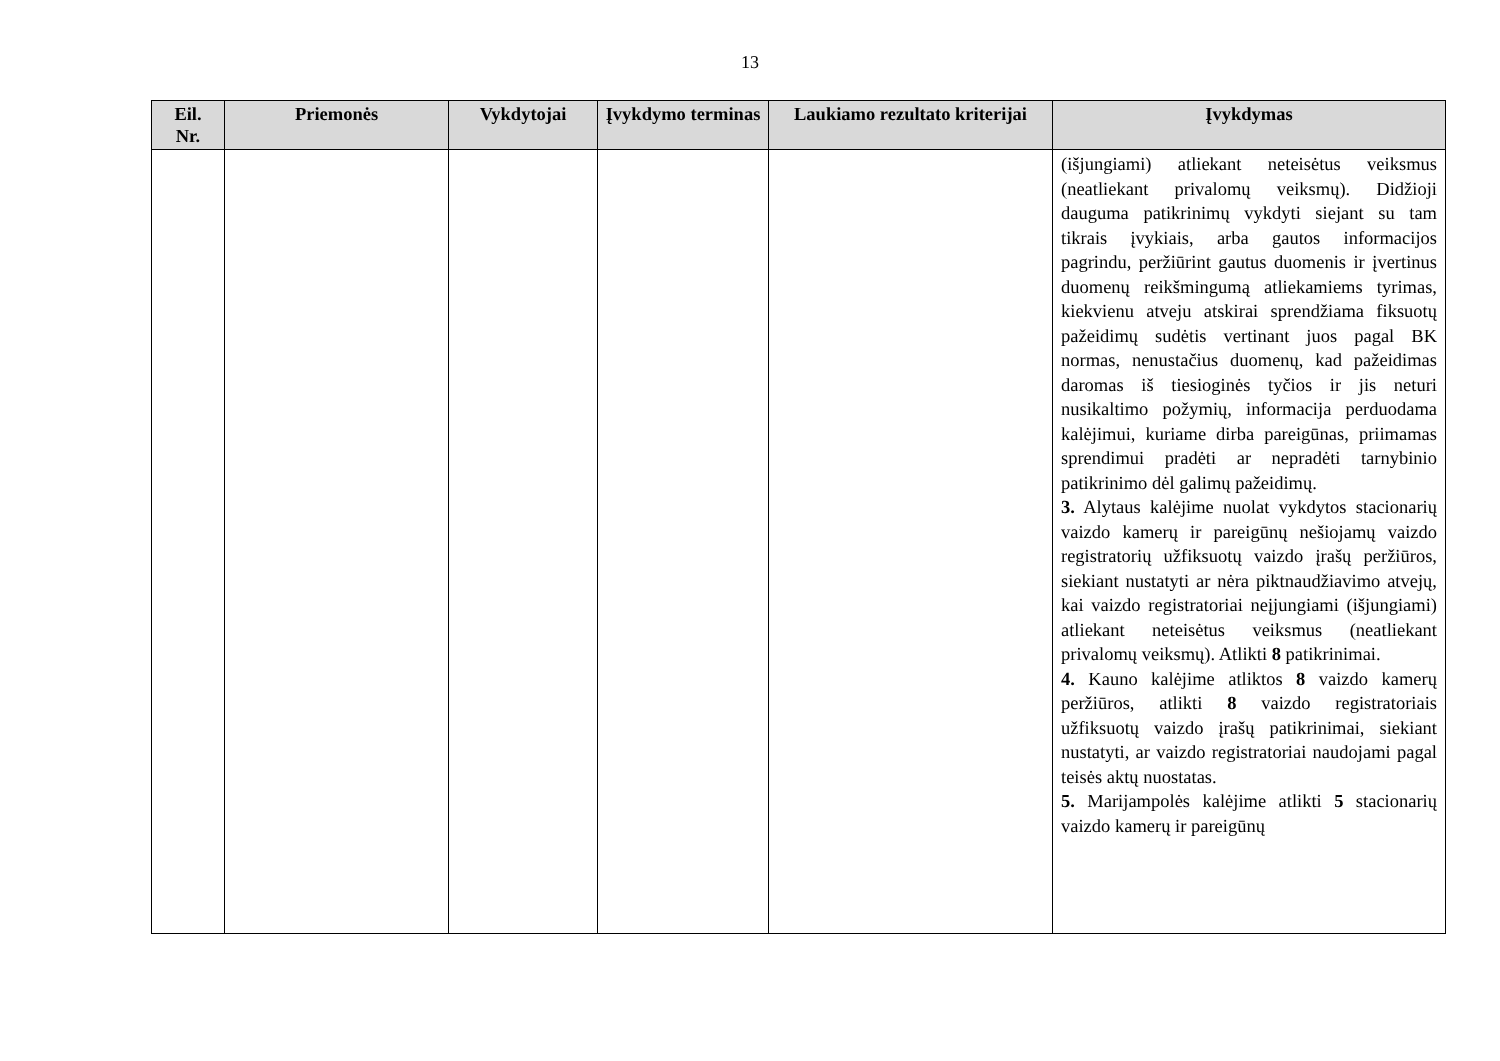13
| Eil. Nr. | Priemonės | Vykdytojai | Įvykdymo terminas | Laukiamo rezultato kriterijai | Įvykdymas |
| --- | --- | --- | --- | --- | --- |
| | | | | | (išjungiami) atliekant neteisėtus veiksmus (neatliekant privalomų veiksmų). Didžioji dauguma patikrinimų vykdyti siejant su tam tikrais įvykiais, arba gautos informacijos pagrindu, peržiūrint gautus duomenis ir įvertinus duomenų reikšmingumą atliekamiems tyrimas, kiekvienu atveju atskirai sprendžiama fiksuotų pažeidimų sudėtis vertinant juos pagal BK normas, nenustačius duomenų, kad pažeidimas daromas iš tiesioginės tyčios ir jis neturi nusikaltimo požymių, informacija perduodama kalėjimui, kuriame dirba pareigūnas, priimamas sprendimui pradėti ar nepradėti tarnybinio patikrinimo dėl galimų pažeidimų. 3. Alytaus kalėjime nuolat vykdytos stacionarių vaizdo kamerų ir pareigūnų nešiojamų vaizdo registratorių užfiksuotų vaizdo įrašų peržiūros, siekiant nustatyti ar nėra piktnaudžiavimo atvejų, kai vaizdo registratoriai neįjungiami (išjungiami) atliekant neteisėtus veiksmus (neatliekant privalomų veiksmų). Atlikti 8 patikrinimai. 4. Kauno kalėjime atliktos 8 vaizdo kamerų peržiūros, atlikti 8 vaizdo registratoriais užfiksuotų vaizdo įrašų patikrinimai, siekiant nustatyti, ar vaizdo registratoriai naudojami pagal teisės aktų nuostatas. 5. Marijampolės kalėjime atlikti 5 stacionarių vaizdo kamerų ir pareigūnų |